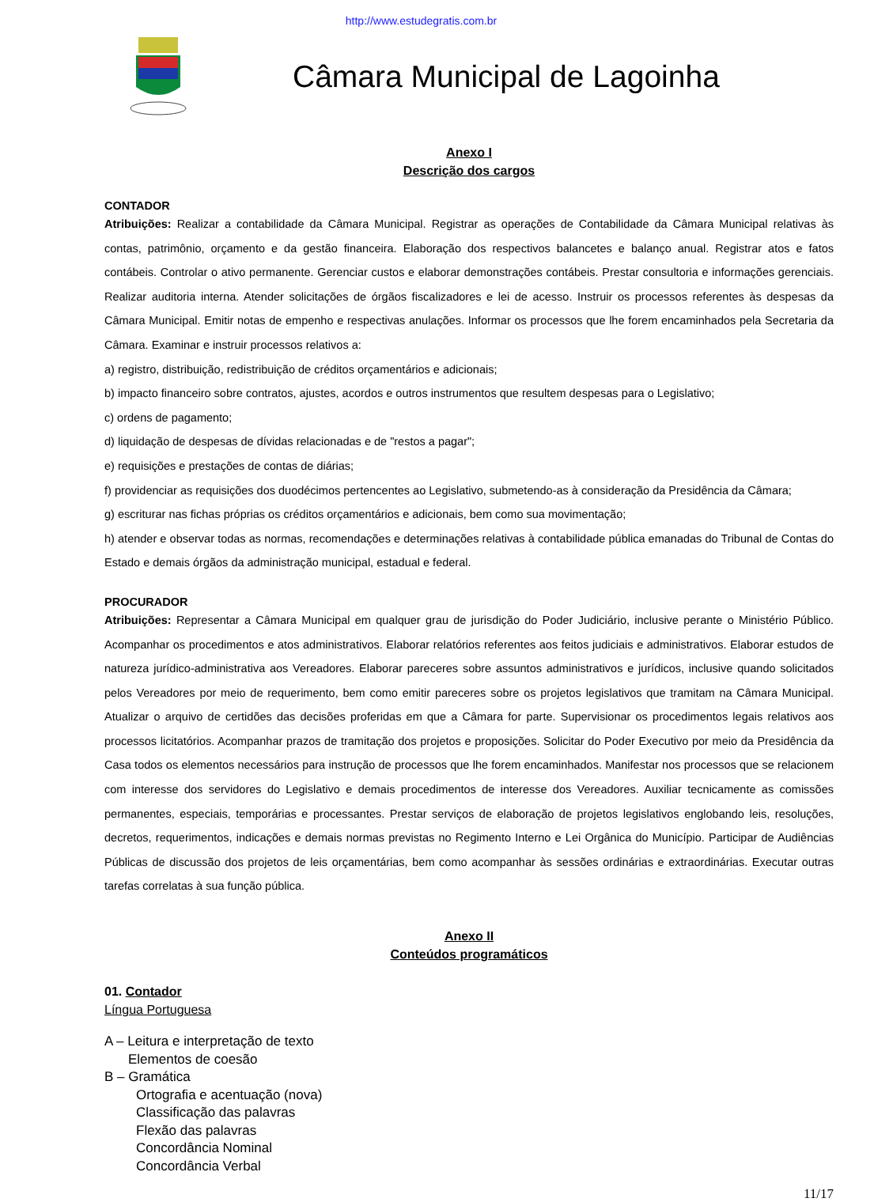http://www.estudegratis.com.br
Câmara Municipal de Lagoinha
Anexo I
Descrição dos cargos
CONTADOR
Atribuições: Realizar a contabilidade da Câmara Municipal. Registrar as operações de Contabilidade da Câmara Municipal relativas às contas, patrimônio, orçamento e da gestão financeira. Elaboração dos respectivos balancetes e balanço anual. Registrar atos e fatos contábeis. Controlar o ativo permanente. Gerenciar custos e elaborar demonstrações contábeis. Prestar consultoria e informações gerenciais. Realizar auditoria interna. Atender solicitações de órgãos fiscalizadores e lei de acesso. Instruir os processos referentes às despesas da Câmara Municipal. Emitir notas de empenho e respectivas anulações. Informar os processos que lhe forem encaminhados pela Secretaria da Câmara. Examinar e instruir processos relativos a:
a) registro, distribuição, redistribuição de créditos orçamentários e adicionais;
b) impacto financeiro sobre contratos, ajustes, acordos e outros instrumentos que resultem despesas para o Legislativo;
c) ordens de pagamento;
d) liquidação de despesas de dívidas relacionadas e de "restos a pagar";
e) requisições e prestações de contas de diárias;
f) providenciar as requisições dos duodécimos pertencentes ao Legislativo, submetendo-as à consideração da Presidência da Câmara;
g) escriturar nas fichas próprias os créditos orçamentários e adicionais, bem como sua movimentação;
h) atender e observar todas as normas, recomendações e determinações relativas à contabilidade pública emanadas do Tribunal de Contas do Estado e demais órgãos da administração municipal, estadual e federal.
PROCURADOR
Atribuições: Representar a Câmara Municipal em qualquer grau de jurisdição do Poder Judiciário, inclusive perante o Ministério Público. Acompanhar os procedimentos e atos administrativos. Elaborar relatórios referentes aos feitos judiciais e administrativos. Elaborar estudos de natureza jurídico-administrativa aos Vereadores. Elaborar pareceres sobre assuntos administrativos e jurídicos, inclusive quando solicitados pelos Vereadores por meio de requerimento, bem como emitir pareceres sobre os projetos legislativos que tramitam na Câmara Municipal. Atualizar o arquivo de certidões das decisões proferidas em que a Câmara for parte. Supervisionar os procedimentos legais relativos aos processos licitatórios. Acompanhar prazos de tramitação dos projetos e proposições. Solicitar do Poder Executivo por meio da Presidência da Casa todos os elementos necessários para instrução de processos que lhe forem encaminhados. Manifestar nos processos que se relacionem com interesse dos servidores do Legislativo e demais procedimentos de interesse dos Vereadores. Auxiliar tecnicamente as comissões permanentes, especiais, temporárias e processantes. Prestar serviços de elaboração de projetos legislativos englobando leis, resoluções, decretos, requerimentos, indicações e demais normas previstas no Regimento Interno e Lei Orgânica do Município. Participar de Audiências Públicas de discussão dos projetos de leis orçamentárias, bem como acompanhar às sessões ordinárias e extraordinárias. Executar outras tarefas correlatas à sua função pública.
Anexo II
Conteúdos programáticos
01. Contador
Língua Portuguesa
A – Leitura e interpretação de texto
Elementos de coesão
B – Gramática
Ortografia e acentuação (nova)
Classificação das palavras
Flexão das palavras
Concordância Nominal
Concordância Verbal
11/17